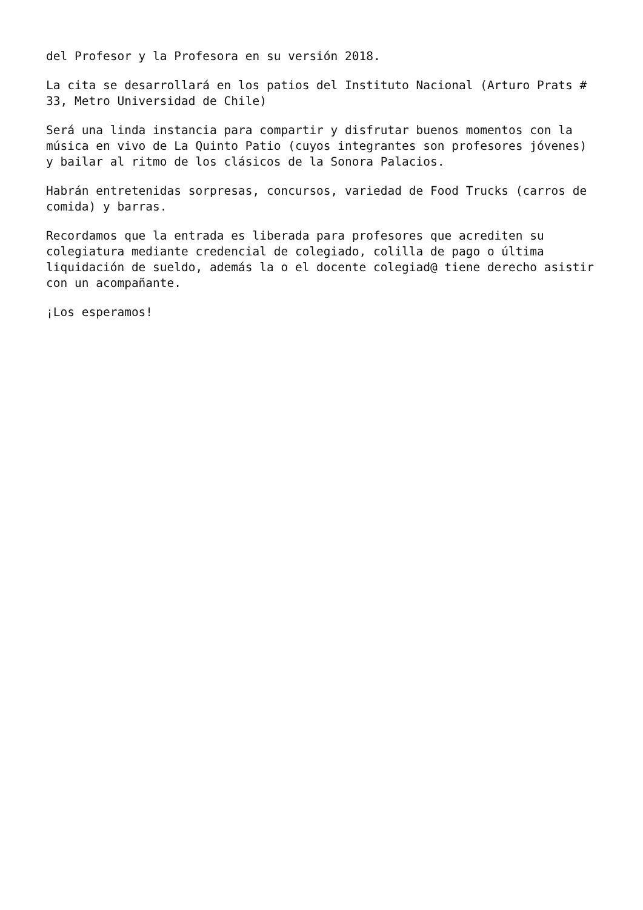del Profesor y la Profesora en su versión 2018.
La cita se desarrollará en los patios del Instituto Nacional (Arturo Prats #
33, Metro Universidad de Chile)
Será una linda instancia para compartir y disfrutar buenos momentos con la
música en vivo de La Quinto Patio (cuyos integrantes son profesores jóvenes)
y bailar al ritmo de los clásicos de la Sonora Palacios.
Habrán entretenidas sorpresas, concursos, variedad de Food Trucks (carros de
comida) y barras.
Recordamos que la entrada es liberada para profesores que acrediten su
colegiatura mediante credencial de colegiado, colilla de pago o última
liquidación de sueldo, además la o el docente colegiad@ tiene derecho asistir
con un acompañante.
¡Los esperamos!